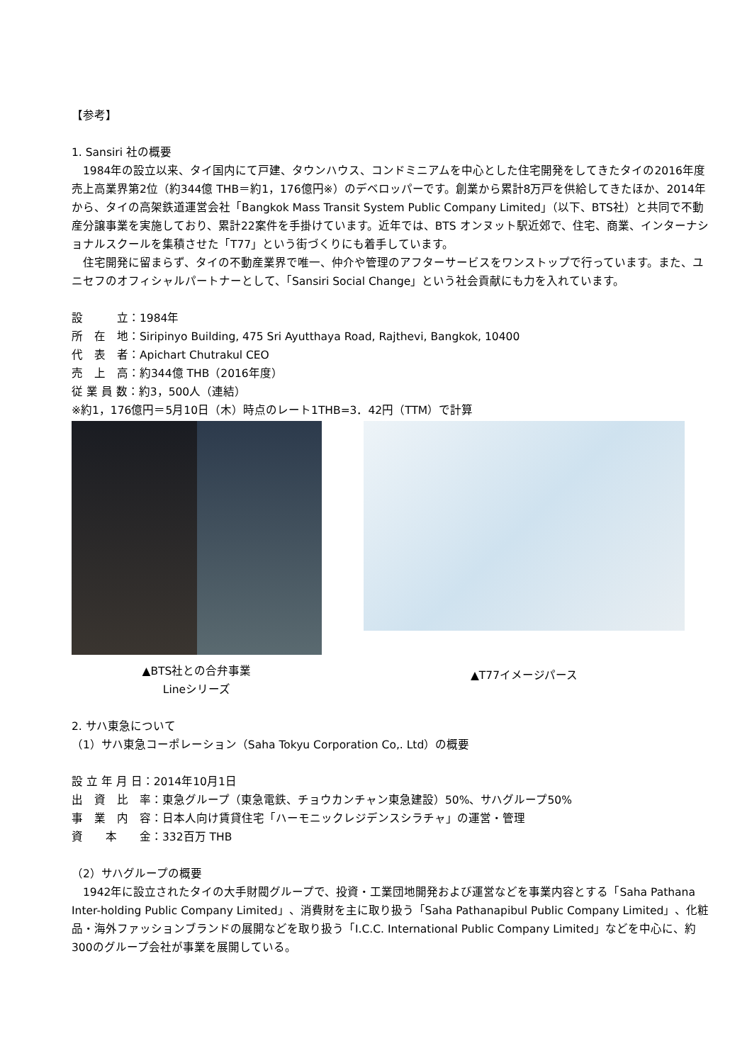【参考】
1. Sansiri 社の概要
　1984年の設立以来、タイ国内にて戸建、タウンハウス、コンドミニアムを中心とした住宅開発をしてきたタイの2016年度売上高業界第2位（約344億 THB＝約1，176億円※）のデベロッパーです。創業から累計8万戸を供給してきたほか、2014年から、タイの高架鉄道運営会社「Bangkok Mass Transit System Public Company Limited」（以下、BTS社）と共同で不動産分譲事業を実施しており、累計22案件を手掛けています。近年では、BTS オンヌット駅近郊で、住宅、商業、インターナショナルスクールを集積させた「T77」という街づくりにも着手しています。
　住宅開発に留まらず、タイの不動産業界で唯一、仲介や管理のアフターサービスをワンストップで行っています。また、ユニセフのオフィシャルパートナーとして、「Sansiri Social Change」という社会貢献にも力を入れています。
設　　　立：1984年
所　在　地：Siripinyo Building, 475 Sri Ayutthaya Road, Rajthevi, Bangkok, 10400
代　表　者：Apichart Chutrakul CEO
売　上　高：約344億 THB（2016年度）
従 業 員 数：約3，500人（連結）
※約1，176億円＝5月10日（木）時点のレート1THB=3．42円（TTM）で計算
▲BTS社との合弁事業
Lineシリーズ
▲T77イメージパース
2. サハ東急について
（1）サハ東急コーポレーション（Saha Tokyu Corporation Co,. Ltd）の概要
設 立 年 月 日：2014年10月1日
出　資　比　率：東急グループ（東急電鉄、チョウカンチャン東急建設）50%、サハグループ50%
事　業　内　容：日本人向け賃貸住宅「ハーモニックレジデンスシラチャ」の運営・管理
資　　本　　金：332百万 THB
（2）サハグループの概要
　1942年に設立されたタイの大手財閥グループで、投資・工業団地開発および運営などを事業内容とする「Saha Pathana Inter-holding Public Company Limited」、消費財を主に取り扱う「Saha Pathanapibul Public Company Limited」、化粧品・海外ファッションブランドの展開などを取り扱う「I.C.C. International Public Company Limited」などを中心に、約300のグループ会社が事業を展開している。